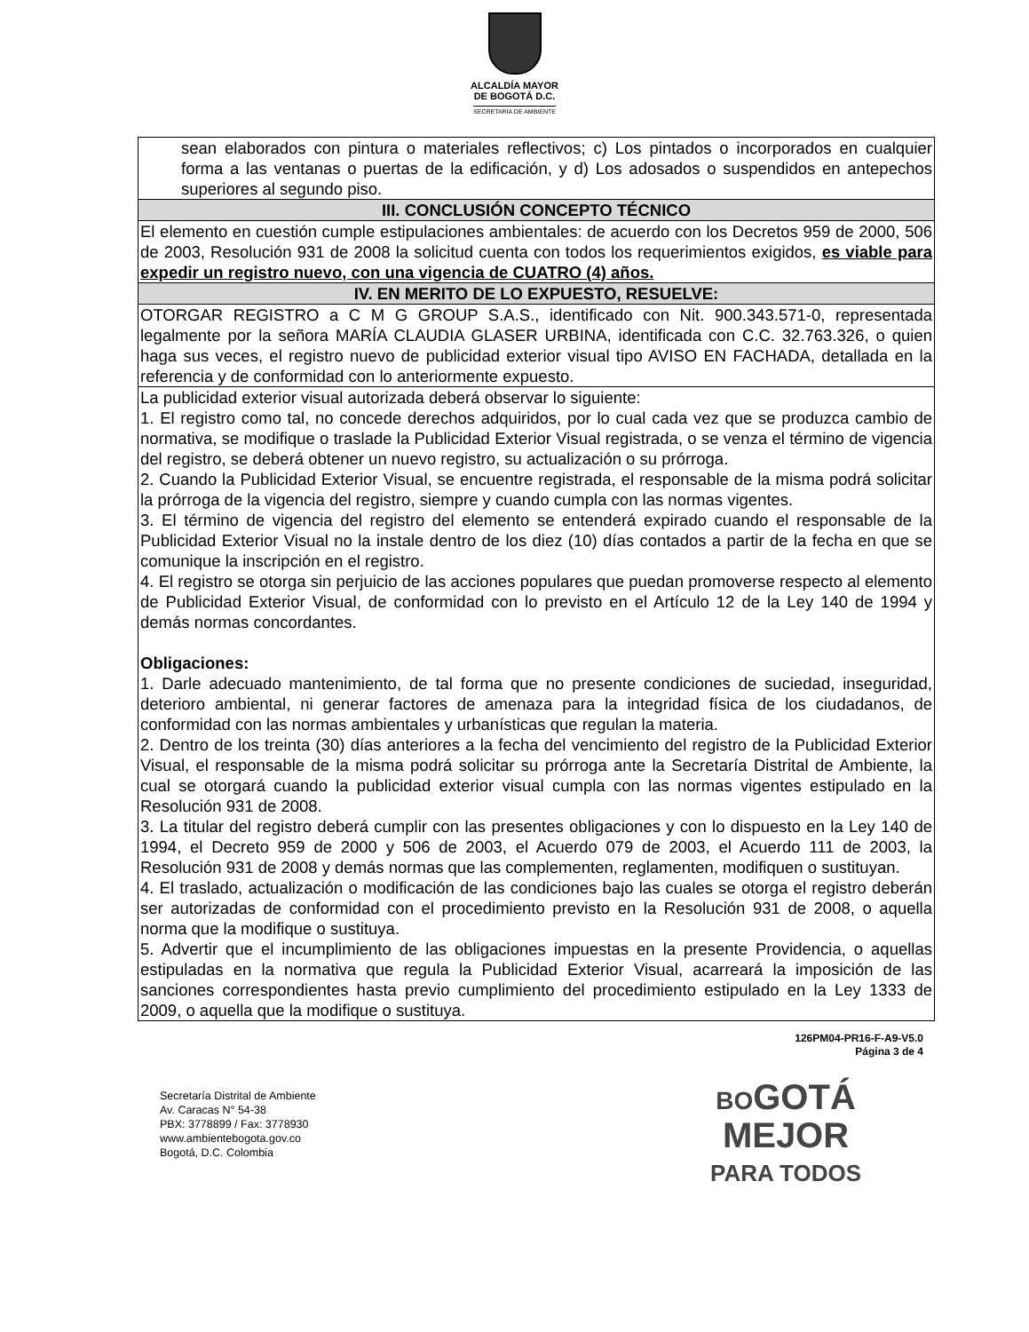ALCALDÍA MAYOR
DE BOGOTÁ D.C.
SECRETARÍA DE AMBIENTE
| sean elaborados con pintura o materiales reflectivos; c) Los pintados o incorporados en cualquier forma a las ventanas o puertas de la edificación, y d) Los adosados o suspendidos en antepechos superiores al segundo piso. |
| III. CONCLUSIÓN CONCEPTO TÉCNICO |
| El elemento en cuestión cumple estipulaciones ambientales: de acuerdo con los Decretos 959 de 2000, 506 de 2003, Resolución 931 de 2008 la solicitud cuenta con todos los requerimientos exigidos, es viable para expedir un registro nuevo, con una vigencia de CUATRO (4) años. |
| IV. EN MERITO DE LO EXPUESTO, RESUELVE: |
| OTORGAR REGISTRO a C M G GROUP S.A.S., identificado con Nit. 900.343.571-0, representada legalmente por la señora MARÍA CLAUDIA GLASER URBINA, identificada con C.C. 32.763.326, o quien haga sus veces, el registro nuevo de publicidad exterior visual tipo AVISO EN FACHADA, detallada en la referencia y de conformidad con lo anteriormente expuesto. |
| La publicidad exterior visual autorizada deberá observar lo siguiente: 1. El registro como tal, no concede derechos adquiridos, por lo cual cada vez que se produzca cambio de normativa, se modifique o traslade la Publicidad Exterior Visual registrada, o se venza el término de vigencia del registro, se deberá obtener un nuevo registro, su actualización o su prórroga. 2. Cuando la Publicidad Exterior Visual, se encuentre registrada, el responsable de la misma podrá solicitar la prórroga de la vigencia del registro, siempre y cuando cumpla con las normas vigentes. 3. El término de vigencia del registro del elemento se entenderá expirado cuando el responsable de la Publicidad Exterior Visual no la instale dentro de los diez (10) días contados a partir de la fecha en que se comunique la inscripción en el registro. 4. El registro se otorga sin perjuicio de las acciones populares que puedan promoverse respecto al elemento de Publicidad Exterior Visual, de conformidad con lo previsto en el Artículo 12 de la Ley 140 de 1994 y demás normas concordantes. Obligaciones: 1. Darle adecuado mantenimiento, de tal forma que no presente condiciones de suciedad, inseguridad, deterioro ambiental, ni generar factores de amenaza para la integridad física de los ciudadanos, de conformidad con las normas ambientales y urbanísticas que regulan la materia. 2. Dentro de los treinta (30) días anteriores a la fecha del vencimiento del registro de la Publicidad Exterior Visual, el responsable de la misma podrá solicitar su prórroga ante la Secretaría Distrital de Ambiente, la cual se otorgará cuando la publicidad exterior visual cumpla con las normas vigentes estipulado en la Resolución 931 de 2008. 3. La titular del registro deberá cumplir con las presentes obligaciones y con lo dispuesto en la Ley 140 de 1994, el Decreto 959 de 2000 y 506 de 2003, el Acuerdo 079 de 2003, el Acuerdo 111 de 2003, la Resolución 931 de 2008 y demás normas que las complementen, reglamenten, modifiquen o sustituyan. 4. El traslado, actualización o modificación de las condiciones bajo las cuales se otorga el registro deberán ser autorizadas de conformidad con el procedimiento previsto en la Resolución 931 de 2008, o aquella norma que la modifique o sustituya. 5. Advertir que el incumplimiento de las obligaciones impuestas en la presente Providencia, o aquellas estipuladas en la normativa que regula la Publicidad Exterior Visual, acarreará la imposición de las sanciones correspondientes hasta previo cumplimiento del procedimiento estipulado en la Ley 1333 de 2009, o aquella que la modifique o sustituya. |
126PM04-PR16-F-A9-V5.0
Página 3 de 4
Secretaría Distrital de Ambiente
Av. Caracas N° 54-38
PBX: 3778899 / Fax: 3778930
www.ambientebogota.gov.co
Bogotá, D.C. Colombia
BOGOTÁ
MEJOR
PARA TODOS